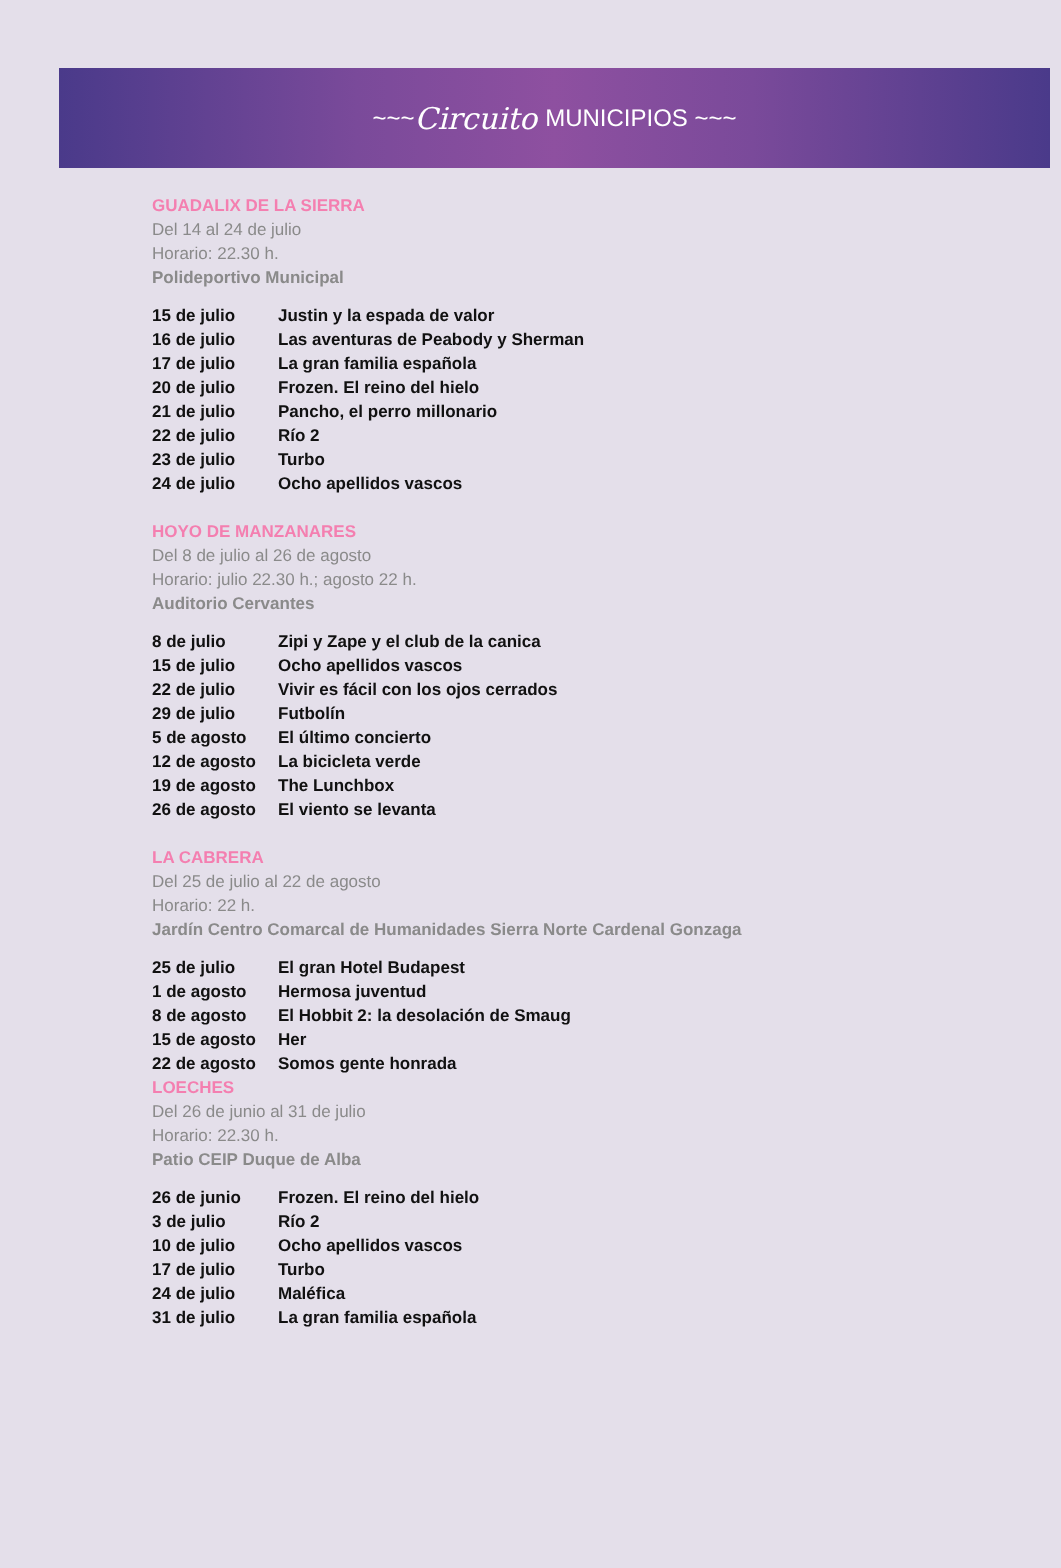~~~ Circuito MUNICIPIOS ~~~
GUADALIX DE LA SIERRA
Del 14 al 24 de julio
Horario: 22.30 h.
Polideportivo Municipal
| 15 de julio | Justin y la espada de valor |
| 16 de julio | Las aventuras de Peabody y Sherman |
| 17 de julio | La gran familia española |
| 20 de julio | Frozen. El reino del hielo |
| 21 de julio | Pancho, el perro millonario |
| 22 de julio | Río 2 |
| 23 de julio | Turbo |
| 24 de julio | Ocho apellidos vascos |
HOYO DE MANZANARES
Del 8 de julio al 26 de agosto
Horario: julio 22.30 h.; agosto 22 h.
Auditorio Cervantes
| 8 de julio | Zipi y Zape y el club de la canica |
| 15 de julio | Ocho apellidos vascos |
| 22 de julio | Vivir es fácil con los ojos cerrados |
| 29 de julio | Futbolín |
| 5 de agosto | El último concierto |
| 12 de agosto | La bicicleta verde |
| 19 de agosto | The Lunchbox |
| 26 de agosto | El viento se levanta |
LA CABRERA
Del 25 de julio al 22 de agosto
Horario: 22 h.
Jardín Centro Comarcal de Humanidades Sierra Norte Cardenal Gonzaga
| 25 de julio | El gran Hotel Budapest |
| 1 de agosto | Hermosa juventud |
| 8 de agosto | El Hobbit 2: la desolación de Smaug |
| 15 de agosto | Her |
| 22 de agosto | Somos gente honrada |
LOECHES
Del 26 de junio al 31 de julio
Horario: 22.30 h.
Patio CEIP Duque de Alba
| 26 de junio | Frozen. El reino del hielo |
| 3 de julio | Río 2 |
| 10 de julio | Ocho apellidos vascos |
| 17 de julio | Turbo |
| 24 de julio | Maléfica |
| 31 de julio | La gran familia española |